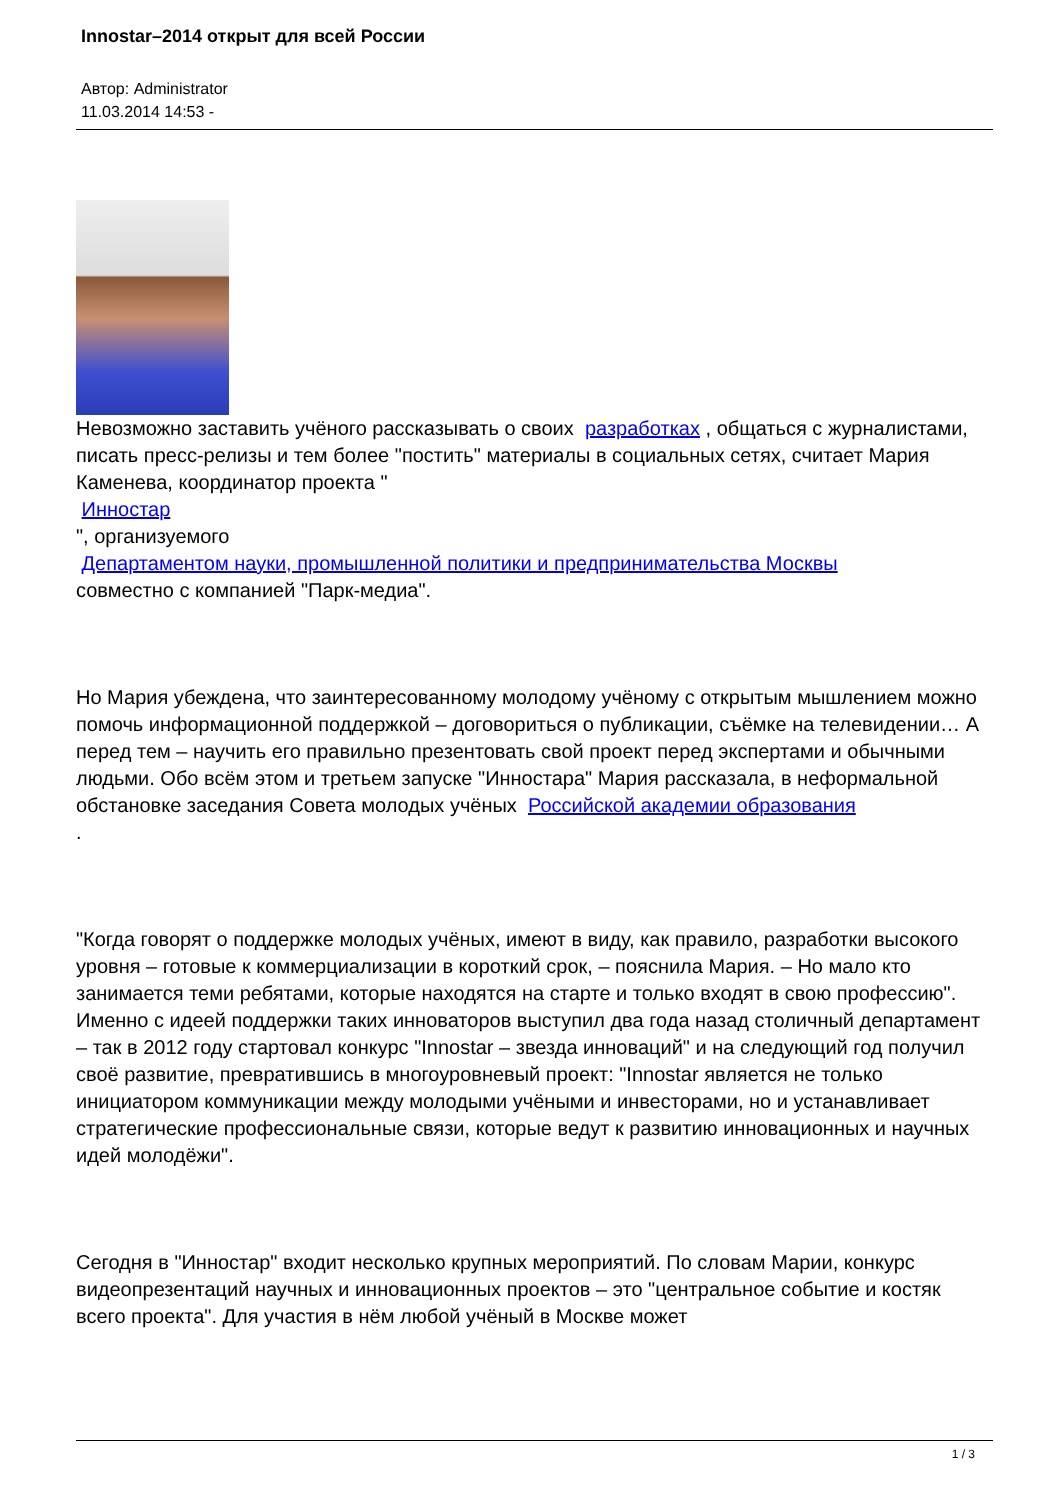Innostar–2014 открыт для всей России
Автор: Administrator
11.03.2014 14:53 -
Невозможно заставить учёного рассказывать о своих разработках , общаться с журналистами, писать пресс-релизы и тем более "постить" материалы в социальных сетях, считает Мария Каменева, координатор проекта "
Инностар
", организуемого
Департаментом науки, промышленной политики и предпринимательства Москвы
совместно с компанией "Парк-медиа".
Но Мария убеждена, что заинтересованному молодому учёному с открытым мышлением можно помочь информационной поддержкой – договориться о публикации, съёмке на телевидении… А перед тем – научить его правильно презентовать свой проект перед экспертами и обычными людьми. Обо всём этом и третьем запуске "Инностара" Мария рассказала, в неформальной обстановке заседания Совета молодых учёных Российской академии образования
.
"Когда говорят о поддержке молодых учёных, имеют в виду, как правило, разработки высокого уровня – готовые к коммерциализации в короткий срок, – пояснила Мария. – Но мало кто занимается теми ребятами, которые находятся на старте и только входят в свою профессию". Именно с идеей поддержки таких инноваторов выступил два года назад столичный департамент – так в 2012 году стартовал конкурс "Innostar – звезда инноваций" и на следующий год получил своё развитие, превратившись в многоуровневый проект: "Innostar является не только инициатором коммуникации между молодыми учёными и инвесторами, но и устанавливает стратегические профессиональные связи, которые ведут к развитию инновационных и научных идей молодёжи".
Сегодня в "Инностар" входит несколько крупных мероприятий. По словам Марии, конкурс видеопрезентаций научных и инновационных проектов – это "центральное событие и костяк всего проекта". Для участия в нём любой учёный в Москве может
1 / 3